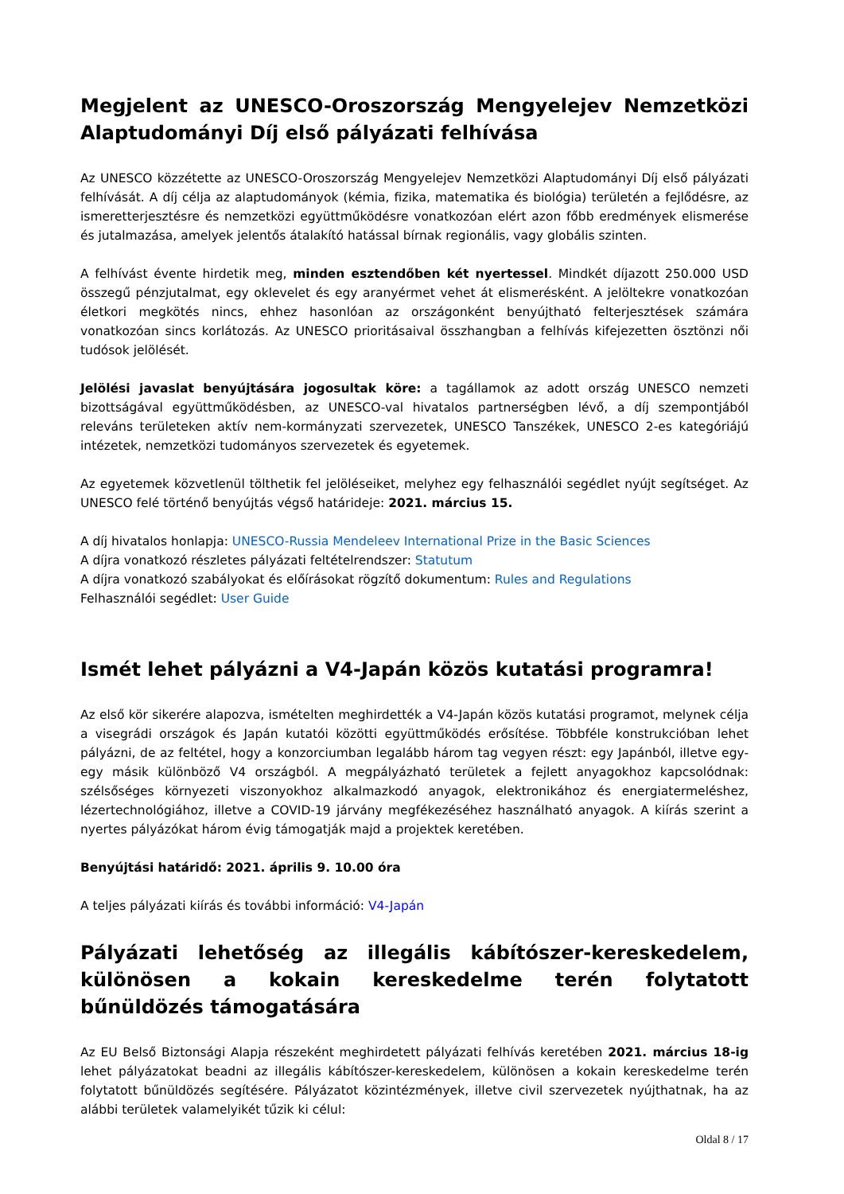Megjelent az UNESCO-Oroszország Mengyelejev Nemzetközi Alaptudományi Díj első pályázati felhívása
Az UNESCO közzétette az UNESCO-Oroszország Mengyelejev Nemzetközi Alaptudományi Díj első pályázati felhívását. A díj célja az alaptudományok (kémia, fizika, matematika és biológia) területén a fejlődésre, az ismeretterjesztésre és nemzetközi együttműködésre vonatkozóan elért azon főbb eredmények elismerése és jutalmazása, amelyek jelentős átalakító hatással bírnak regionális, vagy globális szinten.
A felhívást évente hirdetik meg, minden esztendőben két nyertessel. Mindkét díjazott 250.000 USD összegű pénzjutalmat, egy oklevelet és egy aranyérmet vehet át elismerésként. A jelöltekre vonatkozóan életkori megkötés nincs, ehhez hasonlóan az országonként benyújtható felterjesztések számára vonatkozóan sincs korlátozás. Az UNESCO prioritásaival összhangban a felhívás kifejezetten ösztönzi női tudósok jelölését.
Jelölési javaslat benyújtására jogosultak köre: a tagállamok az adott ország UNESCO nemzeti bizottságával együttműködésben, az UNESCO-val hivatalos partnerségben lévő, a díj szempontjából releváns területeken aktív nem-kormányzati szervezetek, UNESCO Tanszékek, UNESCO 2-es kategóriájú intézetek, nemzetközi tudományos szervezetek és egyetemek.
Az egyetemek közvetlenül tölthetik fel jelöléseiket, melyhez egy felhasználói segédlet nyújt segítséget. Az UNESCO felé történő benyújtás végső határideje: 2021. március 15.
A díj hivatalos honlapja: UNESCO-Russia Mendeleev International Prize in the Basic Sciences
A díjra vonatkozó részletes pályázati feltételrendszer: Statutum
A díjra vonatkozó szabályokat és előírásokat rögzítő dokumentum: Rules and Regulations
Felhasználói segédlet: User Guide
Ismét lehet pályázni a V4-Japán közös kutatási programra!
Az első kör sikerére alapozva, ismételten meghirdették a V4-Japán közös kutatási programot, melynek célja a visegrádi országok és Japán kutatói közötti együttműködés erősítése. Többféle konstrukcióban lehet pályázni, de az feltétel, hogy a konzorciumban legalább három tag vegyen részt: egy Japánból, illetve egy-egy másik különböző V4 országból. A megpályázható területek a fejlett anyagokhoz kapcsolódnak: szélsőséges környezeti viszonyokhoz alkalmazkodó anyagok, elektronikához és energiatermeléshez, lézertechnológiához, illetve a COVID-19 járvány megfékezéséhez használható anyagok. A kiírás szerint a nyertes pályázókat három évig támogatják majd a projektek keretében.
Benyújtási határidő: 2021. április 9. 10.00 óra
A teljes pályázati kiírás és további információ: V4-Japán
Pályázati lehetőség az illegális kábítószer-kereskedelem, különösen a kokain kereskedelme terén folytatott bűnüldözés támogatására
Az EU Belső Biztonsági Alapja részeként meghirdetett pályázati felhívás keretében 2021. március 18-ig lehet pályázatokat beadni az illegális kábítószer-kereskedelem, különösen a kokain kereskedelme terén folytatott bűnüldözés segítésére. Pályázatot közintézmények, illetve civil szervezetek nyújthatnak, ha az alábbi területek valamelyikét tűzik ki célul:
Oldal 8 / 17